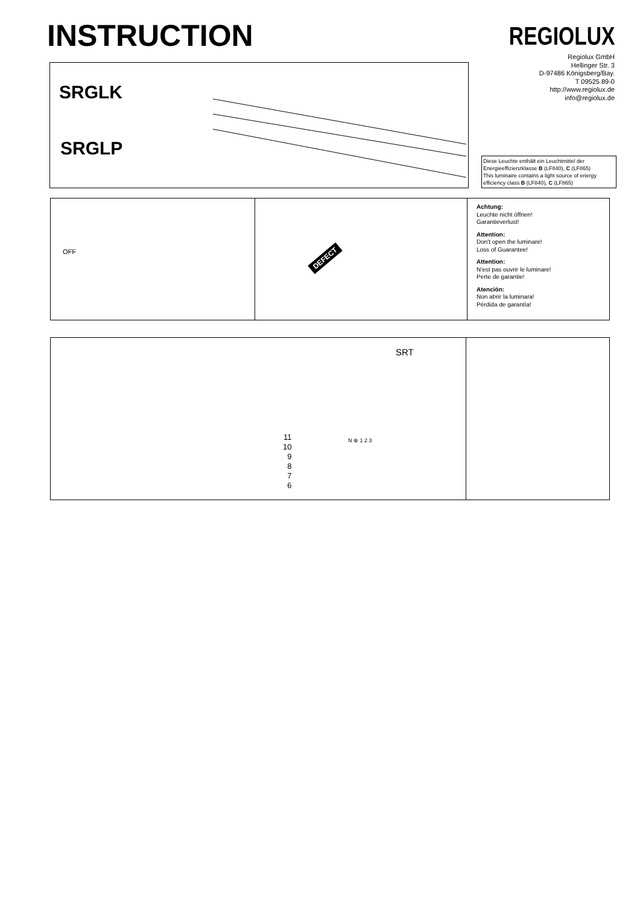INSTRUCTION REGIOLUX
Regiolux GmbH
Hellinger Str. 3
D-97486 Königsberg/Bay.
T 09525 89-0
http://www.regiolux.de
info@regiolux.de
SRGLK
SRGLP
Diese Leuchte enthält ein Leuchtmittel der Energieeffizienzklasse B (LF840), C (LF865)
This luminaire contains a light source of energy efficiency class B (LF840), C (LF865)
OFF
DEFECT
Achtung:
Leuchte nicht öffnen!
Garantieverlust!
Attention:
Don't open the luminare!
Loss of Guarantee!
Attention:
N'est pas ouvrir le luminare!
Perte de garantie!
Atención:
Non abrir la luminara!
Pérdida de garantía!
SRT
11
10
9
8
7
6
N ⊕ 1 2 3